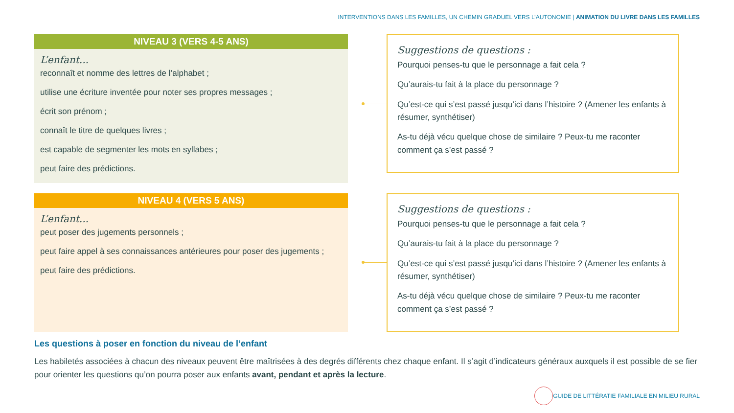INTERVENTIONS DANS LES FAMILLES, UN CHEMIN GRADUEL VERS L’AUTONOMIE | ANIMATION DU LIVRE DANS LES FAMILLES
NIVEAU 3 (VERS 4-5 ANS)
L’enfant...
reconnaît et nomme des lettres de l’alphabet ;
utilise une écriture inventée pour noter ses propres messages ;
écrit son prénom ;
connaît le titre de quelques livres ;
est capable de segmenter les mots en syllabes ;
peut faire des prédictions.
Suggestions de questions :
Pourquoi penses-tu que le personnage a fait cela ?
Qu’aurais-tu fait à la place du personnage ?
Qu’est-ce qui s’est passé jusqu’ici dans l’histoire ? (Amener les enfants à résumer, synthétiser)
As-tu déjà vécu quelque chose de similaire ? Peux-tu me raconter comment ça s’est passé ?
NIVEAU 4 (VERS 5 ANS)
L’enfant...
peut poser des jugements personnels ;
peut faire appel à ses connaissances antérieures pour poser des jugements ;
peut faire des prédictions.
Suggestions de questions :
Pourquoi penses-tu que le personnage a fait cela ?
Qu’aurais-tu fait à la place du personnage ?
Qu’est-ce qui s’est passé jusqu’ici dans l’histoire ? (Amener les enfants à résumer, synthétiser)
As-tu déjà vécu quelque chose de similaire ? Peux-tu me raconter comment ça s’est passé ?
Les questions à poser en fonction du niveau de l’enfant
Les habiletés associées à chacun des niveaux peuvent être maîtrisées à des degrés différents chez chaque enfant. Il s’agit d’indicateurs généraux auxquels il est possible de se fier pour orienter les questions qu’on pourra poser aux enfants avant, pendant et après la lecture.
GUIDE DE LITTÉRATIE FAMILIALE EN MILIEU RURAL